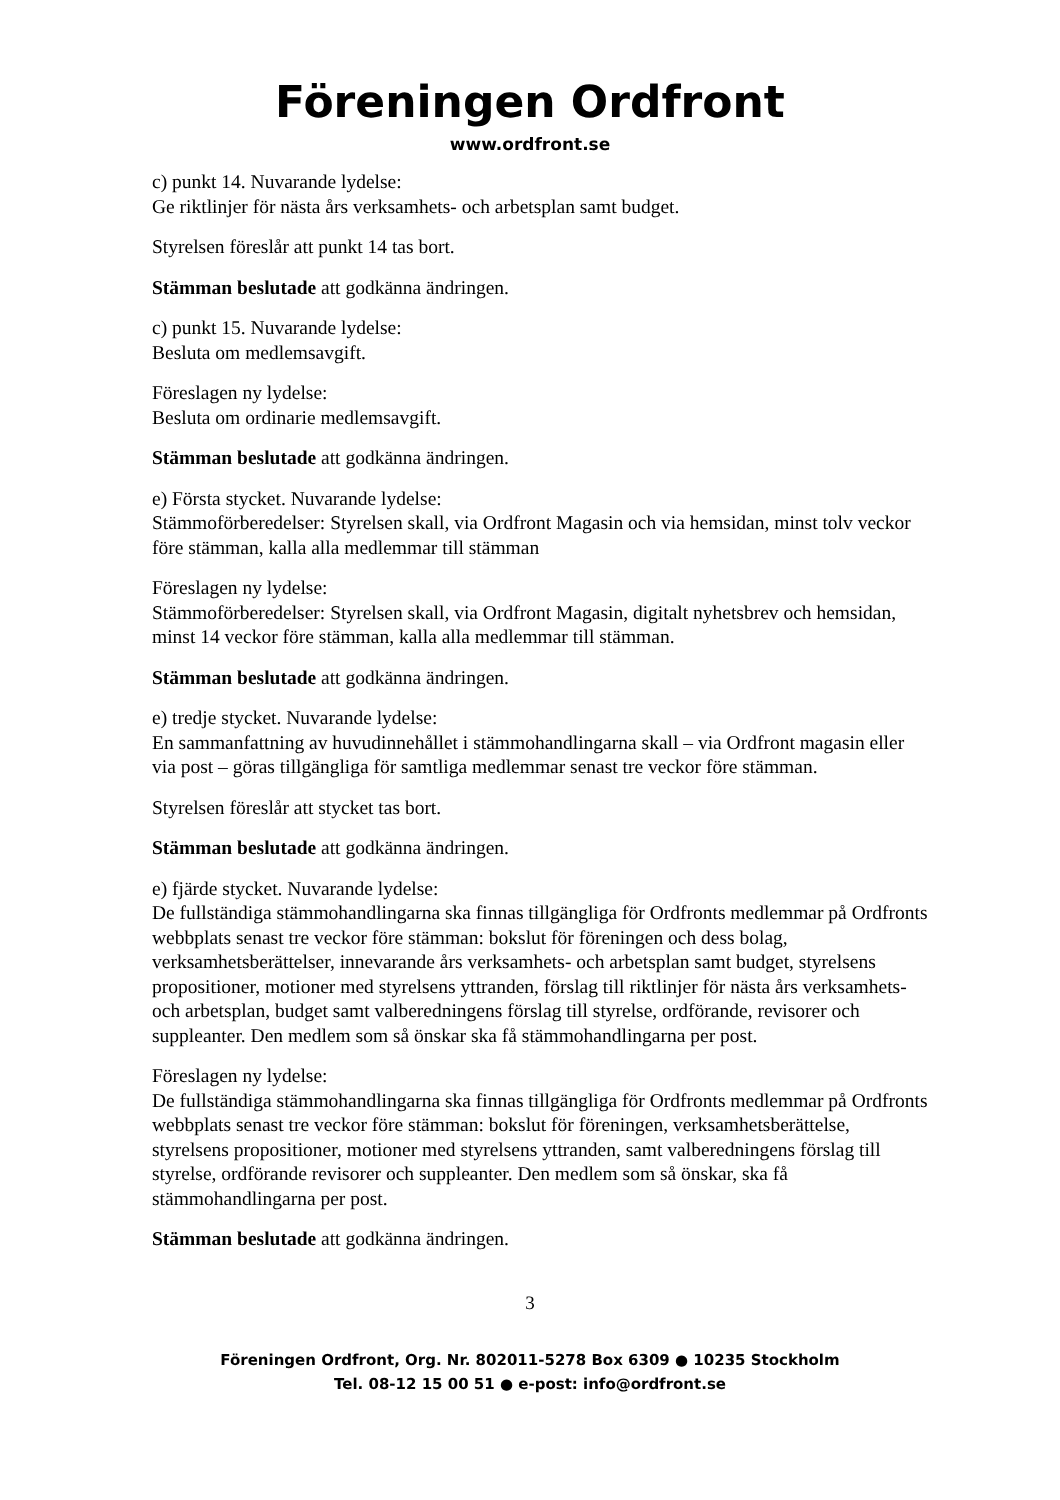Föreningen Ordfront
www.ordfront.se
c) punkt 14. Nuvarande lydelse:
Ge riktlinjer för nästa års verksamhets- och arbetsplan samt budget.
Styrelsen föreslår att punkt 14 tas bort.
Stämman beslutade att godkänna ändringen.
c) punkt 15. Nuvarande lydelse:
Besluta om medlemsavgift.
Föreslagen ny lydelse:
Besluta om ordinarie medlemsavgift.
Stämman beslutade att godkänna ändringen.
e) Första stycket. Nuvarande lydelse:
Stämmoförberedelser: Styrelsen skall, via Ordfront Magasin och via hemsidan, minst tolv veckor före stämman, kalla alla medlemmar till stämman
Föreslagen ny lydelse:
Stämmoförberedelser: Styrelsen skall, via Ordfront Magasin, digitalt nyhetsbrev och hemsidan, minst 14 veckor före stämman, kalla alla medlemmar till stämman.
Stämman beslutade att godkänna ändringen.
e) tredje stycket. Nuvarande lydelse:
En sammanfattning av huvudinnehållet i stämmohandlingarna skall – via Ordfront magasin eller via post – göras tillgängliga för samtliga medlemmar senast tre veckor före stämman.
Styrelsen föreslår att stycket tas bort.
Stämman beslutade att godkänna ändringen.
e) fjärde stycket. Nuvarande lydelse:
De fullständiga stämmohandlingarna ska finnas tillgängliga för Ordfronts medlemmar på Ordfronts webbplats senast tre veckor före stämman: bokslut för föreningen och dess bolag, verksamhetsberättelser, innevarande års verksamhets- och arbetsplan samt budget, styrelsens propositioner, motioner med styrelsens yttranden, förslag till riktlinjer för nästa års verksamhets- och arbetsplan, budget samt valberedningens förslag till styrelse, ordförande, revisorer och suppleanter. Den medlem som så önskar ska få stämmohandlingarna per post.
Föreslagen ny lydelse:
De fullständiga stämmohandlingarna ska finnas tillgängliga för Ordfronts medlemmar på Ordfronts webbplats senast tre veckor före stämman: bokslut för föreningen, verksamhetsberättelse, styrelsens propositioner, motioner med styrelsens yttranden, samt valberedningens förslag till styrelse, ordförande revisorer och suppleanter. Den medlem som så önskar, ska få stämmohandlingarna per post.
Stämman beslutade att godkänna ändringen.
3
Föreningen Ordfront, Org. Nr. 802011-5278 Box 6309 ● 10235 Stockholm
Tel. 08-12 15 00 51 ● e-post: info@ordfront.se